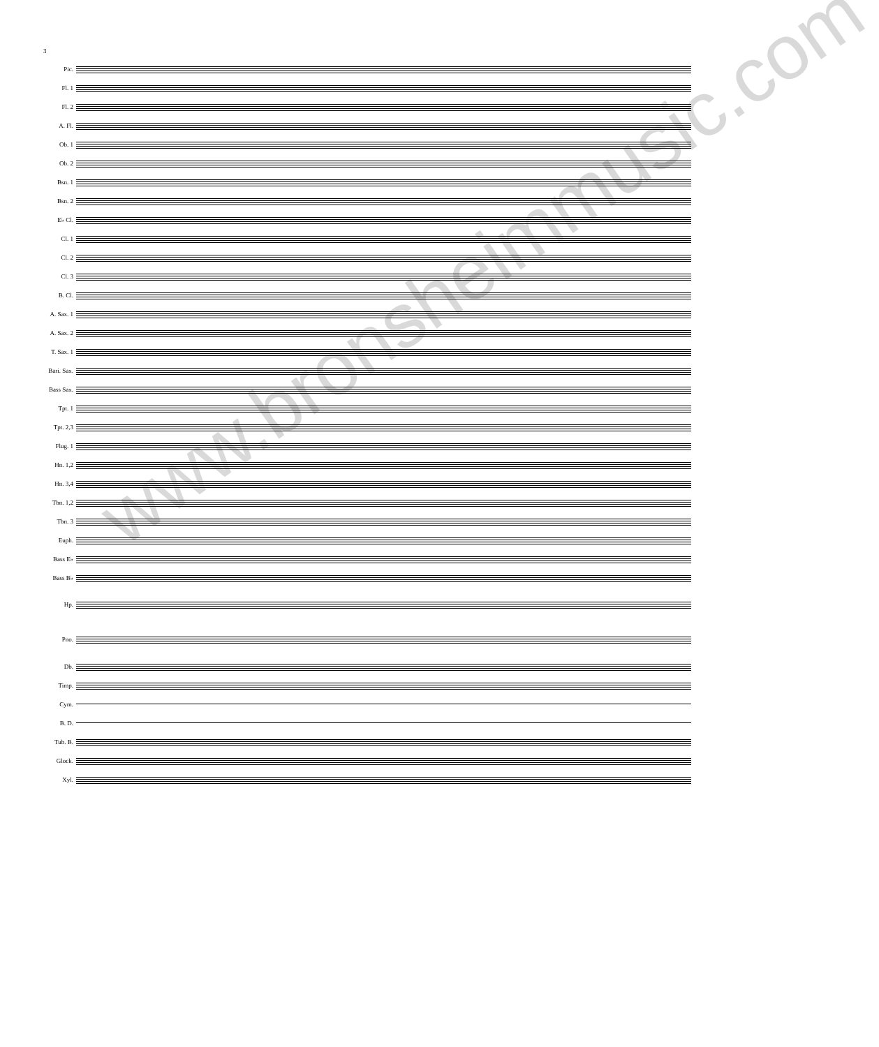3
Pic.
Fl. 1
Fl. 2
A. Fl.
Ob. 1
Ob. 2
Bsn. 1
Bsn. 2
E♭ Cl.
Cl. 1
Cl. 2
Cl. 3
B. Cl.
A. Sax. 1
A. Sax. 2
T. Sax. 1
Bari. Sax.
Bass Sax.
Tpt. 1
Tpt. 2,3
Flug. 1
Hn. 1,2
Hn. 3,4
Tbn. 1,2
Tbn. 3
Euph.
Bass E♭
Bass B♭
Hp.
Pno.
Db.
Timp.
Cym.
B. D.
Tub. B.
Glock.
Xyl.
www.bronsheimmusic.com